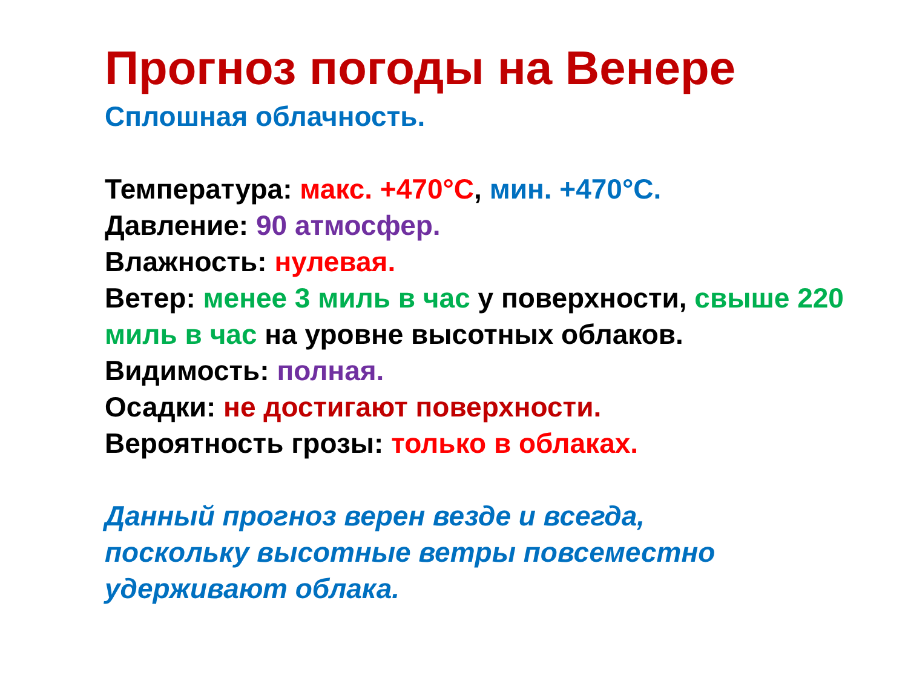Прогноз погоды на Венере
Сплошная облачность.
Температура: макс. +470°C, мин. +470°C.
Давление: 90 атмосфер.
Влажность: нулевая.
Ветер: менее 3 миль в час у поверхности, свыше 220 миль в час на уровне высотных облаков.
Видимость: полная.
Осадки: не достигают поверхности.
Вероятность грозы: только в облаках.
Данный прогноз верен везде и всегда,
поскольку высотные ветры повсеместно
удерживают облака.